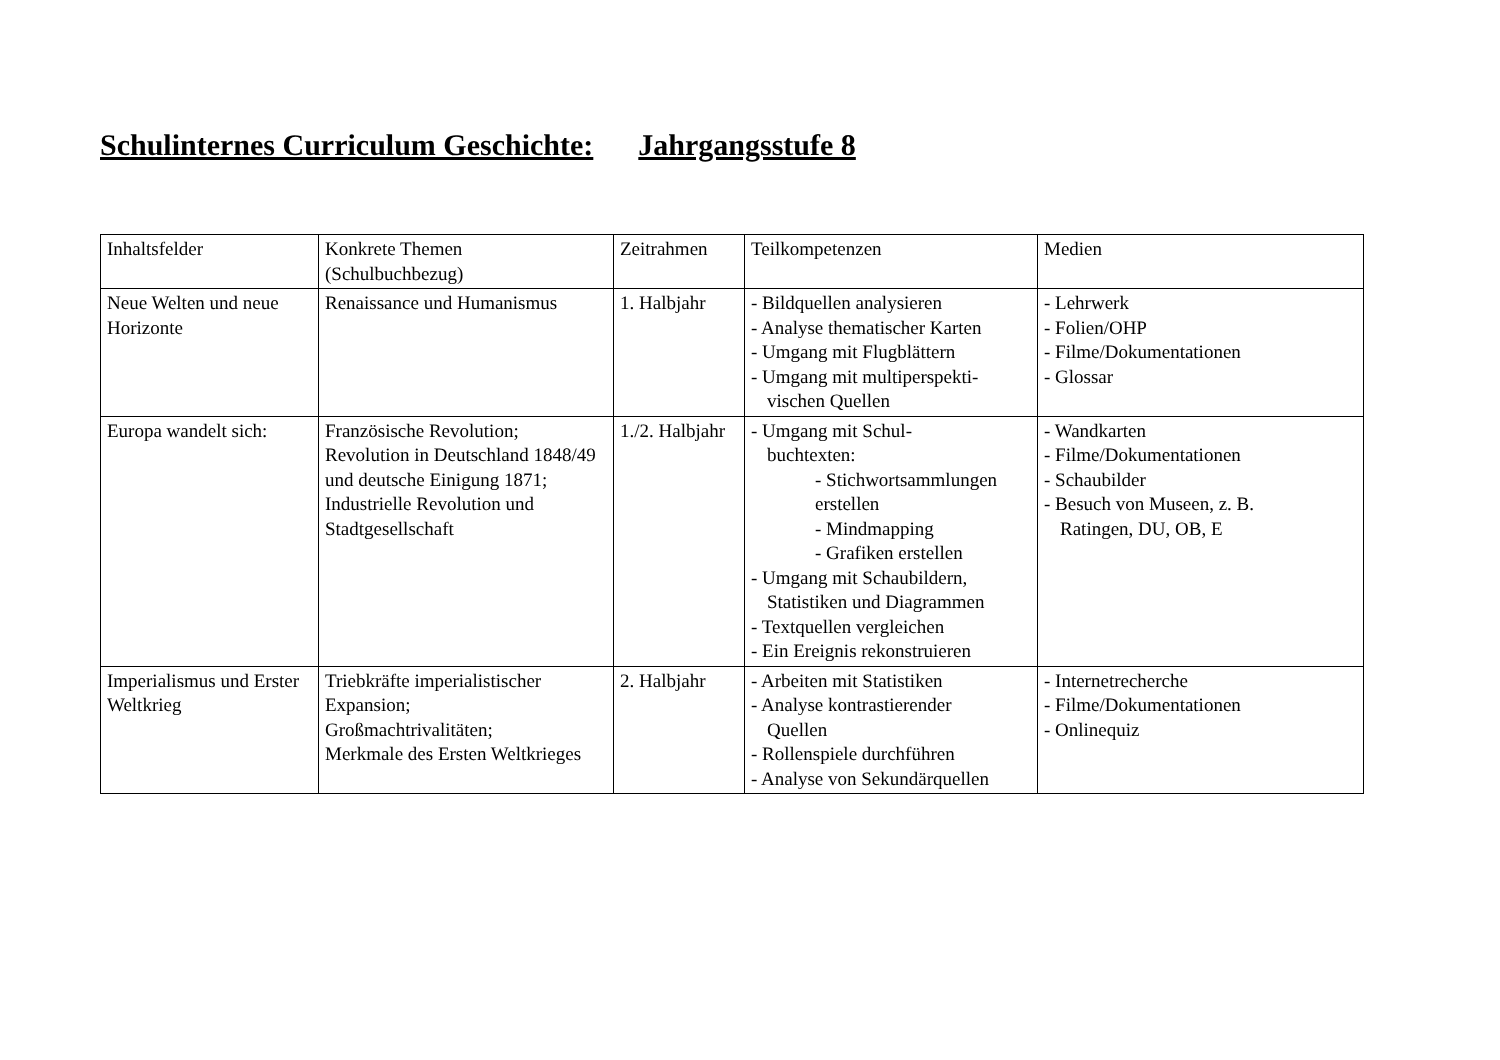Schulinternes Curriculum Geschichte: Jahrgangsstufe 8
| Inhaltsfelder | Konkrete Themen (Schulbuchbezug) | Zeitrahmen | Teilkompetenzen | Medien |
| Neue Welten und neue Horizonte | Renaissance und Humanismus | 1. Halbjahr | - Bildquellen analysieren - Analyse thematischer Karten - Umgang mit Flugblättern - Umgang mit multiperspekti- vischen Quellen | - Lehrwerk - Folien/OHP - Filme/Dokumentationen - Glossar |
| Europa wandelt sich: | Französische Revolution; Revolution in Deutschland 1848/49 und deutsche Einigung 1871; Industrielle Revolution und Stadtgesellschaft | 1./2. Halbjahr | - Umgang mit Schul- buchtexten: - Stichwortsammlungen erstellen - Mindmapping - Grafiken erstellen - Umgang mit Schaubildern, Statistiken und Diagrammen - Textquellen vergleichen - Ein Ereignis rekonstruieren | - Wandkarten - Filme/Dokumentationen - Schaubilder - Besuch von Museen, z. B. Ratingen, DU, OB, E |
| Imperialismus und Erster Weltkrieg | Triebkräfte imperialistischer Expansion; Großmachtrivalitäten; Merkmale des Ersten Weltkrieges | 2. Halbjahr | - Arbeiten mit Statistiken - Analyse kontrastierender Quellen - Rollenspiele durchführen - Analyse von Sekundärquellen | - Internetrecherche - Filme/Dokumentationen - Onlinequiz |